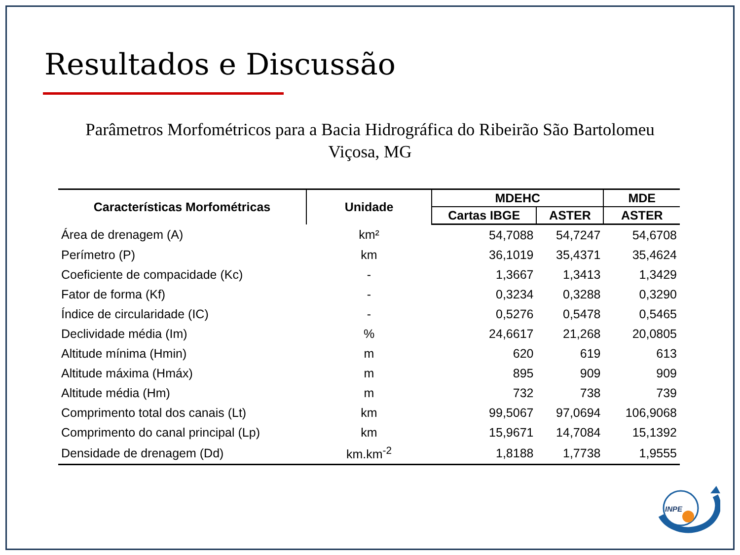Resultados e Discussão
Parâmetros Morfométricos para a Bacia Hidrográfica do Ribeirão São Bartolomeu
Viçosa, MG
| Características Morfométricas | Unidade | MDEHC | | MDE |
| --- | --- | --- | --- | --- |
| | | Cartas IBGE | ASTER | ASTER |
| Área de drenagem (A) | km² | 54,7088 | 54,7247 | 54,6708 |
| Perímetro (P) | km | 36,1019 | 35,4371 | 35,4624 |
| Coeficiente de compacidade (Kc) | - | 1,3667 | 1,3413 | 1,3429 |
| Fator de forma (Kf) | - | 0,3234 | 0,3288 | 0,3290 |
| Índice de circularidade (IC) | - | 0,5276 | 0,5478 | 0,5465 |
| Declividade média (Im) | % | 24,6617 | 21,268 | 20,0805 |
| Altitude mínima (Hmin) | m | 620 | 619 | 613 |
| Altitude máxima (Hmáx) | m | 895 | 909 | 909 |
| Altitude média (Hm) | m | 732 | 738 | 739 |
| Comprimento total dos canais (Lt) | km | 99,5067 | 97,0694 | 106,9068 |
| Comprimento do canal principal (Lp) | km | 15,9671 | 14,7084 | 15,1392 |
| Densidade de drenagem (Dd) | km.km<sup>-2</sup> | 1,8188 | 1,7738 | 1,9555 |
INPE